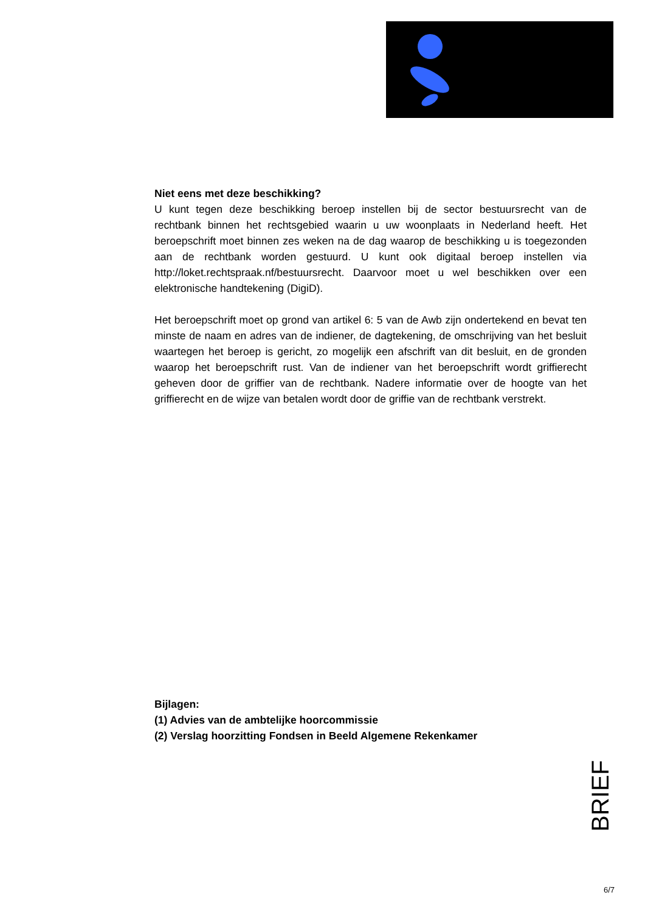Niet eens met deze beschikking?
U kunt tegen deze beschikking beroep instellen bij de sector bestuursrecht van de rechtbank binnen het rechtsgebied waarin u uw woonplaats in Nederland heeft. Het beroepschrift moet binnen zes weken na de dag waarop de beschikking u is toegezonden aan de rechtbank worden gestuurd. U kunt ook digitaal beroep instellen via http://loket.rechtspraak.nf/bestuursrecht. Daarvoor moet u wel beschikken over een elektronische handtekening (DigiD).
Het beroepschrift moet op grond van artikel 6: 5 van de Awb zijn ondertekend en bevat ten minste de naam en adres van de indiener, de dagtekening, de omschrijving van het besluit waartegen het beroep is gericht, zo mogelijk een afschrift van dit besluit, en de gronden waarop het beroepschrift rust. Van de indiener van het beroepschrift wordt griffierecht geheven door de griffier van de rechtbank. Nadere informatie over de hoogte van het griffierecht en de wijze van betalen wordt door de griffie van de rechtbank verstrekt.
Bijlagen:
(1) Advies van de ambtelijke hoorcommissie
(2) Verslag hoorzitting Fondsen in Beeld Algemene Rekenkamer
BRIEF
6/7